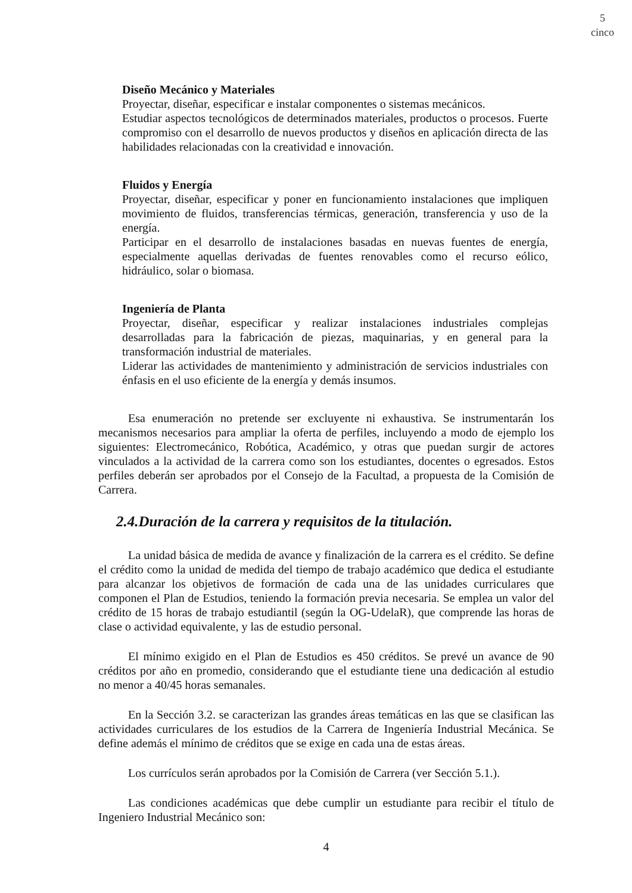5
cinco
Diseño Mecánico y Materiales
Proyectar, diseñar, especificar e instalar componentes o sistemas mecánicos.
Estudiar aspectos tecnológicos de determinados materiales, productos o procesos. Fuerte compromiso con el desarrollo de nuevos productos y diseños en aplicación directa de las habilidades relacionadas con la creatividad e innovación.
Fluidos y Energía
Proyectar, diseñar, especificar y poner en funcionamiento instalaciones que impliquen movimiento de fluidos, transferencias térmicas, generación, transferencia y uso de la energía.
Participar en el desarrollo de instalaciones basadas en nuevas fuentes de energía, especialmente aquellas derivadas de fuentes renovables como el recurso eólico, hidráulico, solar o biomasa.
Ingeniería de Planta
Proyectar, diseñar, especificar y realizar instalaciones industriales complejas desarrolladas para la fabricación de piezas, maquinarias, y en general para la transformación industrial de materiales.
Liderar las actividades de mantenimiento y administración de servicios industriales con énfasis en el uso eficiente de la energía y demás insumos.
Esa enumeración no pretende ser excluyente ni exhaustiva. Se instrumentarán los mecanismos necesarios para ampliar la oferta de perfiles, incluyendo a modo de ejemplo los siguientes: Electromecánico, Robótica, Académico, y otras que puedan surgir de actores vinculados a la actividad de la carrera como son los estudiantes, docentes o egresados. Estos perfiles deberán ser aprobados por el Consejo de la Facultad, a propuesta de la Comisión de Carrera.
2.4.Duración de la carrera y requisitos de la titulación.
La unidad básica de medida de avance y finalización de la carrera es el crédito. Se define el crédito como la unidad de medida del tiempo de trabajo académico que dedica el estudiante para alcanzar los objetivos de formación de cada una de las unidades curriculares que componen el Plan de Estudios, teniendo la formación previa necesaria. Se emplea un valor del crédito de 15 horas de trabajo estudiantil (según la OG-UdelaR), que comprende las horas de clase o actividad equivalente, y las de estudio personal.
El mínimo exigido en el Plan de Estudios es 450 créditos. Se prevé un avance de 90 créditos por año en promedio, considerando que el estudiante tiene una dedicación al estudio no menor a 40/45 horas semanales.
En la Sección 3.2. se caracterizan las grandes áreas temáticas en las que se clasifican las actividades curriculares de los estudios de la Carrera de Ingeniería Industrial Mecánica. Se define además el mínimo de créditos que se exige en cada una de estas áreas.
Los currículos serán aprobados por la Comisión de Carrera (ver Sección 5.1.).
Las condiciones académicas que debe cumplir un estudiante para recibir el título de Ingeniero Industrial Mecánico son:
4